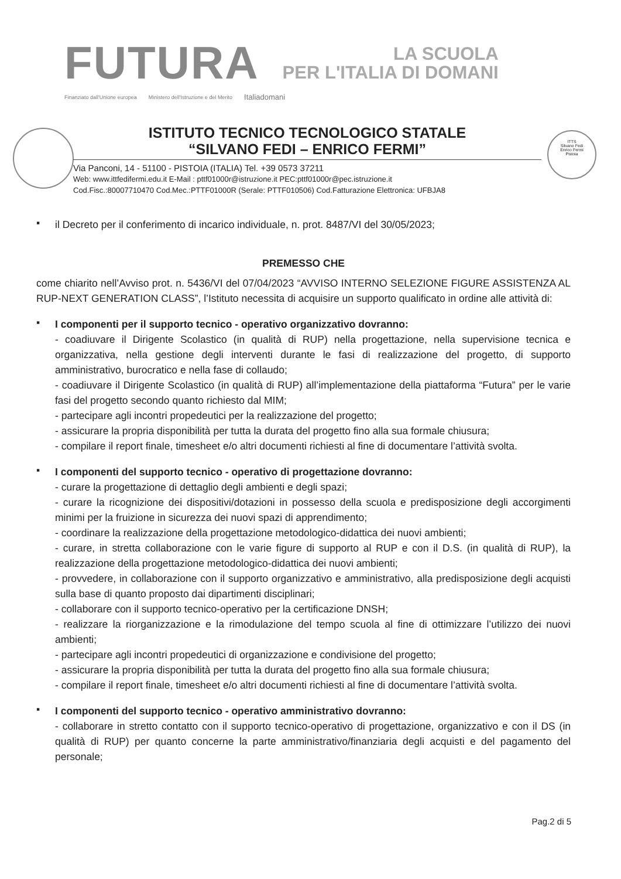FUTURA LA SCUOLA
PER L'ITALIA DI DOMANI
Finanziato dall'Unione europea Ministero dell'Istruzione e del Merito Italiadomani
ISTITUTO TECNICO TECNOLOGICO STATALE
“SILVANO FEDI – ENRICO FERMI”
Via Panconi, 14 - 51100 - PISTOIA (ITALIA) Tel. +39 0573 37211
Web: www.ittfedifermi.edu.it E-Mail : pttf01000r@istruzione.it PEC:pttf01000r@pec.istruzione.it
Cod.Fisc.:80007710470 Cod.Mec.:PTTF01000R (Serale: PTTF010506) Cod.Fatturazione Elettronica: UFBJA8
ITTS
Silvano Fedi
Enrico Fermi
Pistoia
▪
il Decreto per il conferimento di incarico individuale, n. prot. 8487/VI del 30/05/2023;
PREMESSO CHE
come chiarito nell’Avviso prot. n. 5436/VI del 07/04/2023 “AVVISO INTERNO SELEZIONE FIGURE ASSISTENZA AL RUP-NEXT GENERATION CLASS”, l’Istituto necessita di acquisire un supporto qualificato in ordine alle attività di:
▪
I componenti per il supporto tecnico - operativo organizzativo dovranno:
- coadiuvare il Dirigente Scolastico (in qualità di RUP) nella progettazione, nella supervisione tecnica e organizzativa, nella gestione degli interventi durante le fasi di realizzazione del progetto, di supporto amministrativo, burocratico e nella fase di collaudo;
- coadiuvare il Dirigente Scolastico (in qualità di RUP) all’implementazione della piattaforma “Futura” per le varie fasi del progetto secondo quanto richiesto dal MIM;
- partecipare agli incontri propedeutici per la realizzazione del progetto;
- assicurare la propria disponibilità per tutta la durata del progetto fino alla sua formale chiusura;
- compilare il report finale, timesheet e/o altri documenti richiesti al fine di documentare l’attività svolta.
▪
I componenti del supporto tecnico - operativo di progettazione dovranno:
- curare la progettazione di dettaglio degli ambienti e degli spazi;
- curare la ricognizione dei dispositivi/dotazioni in possesso della scuola e predisposizione degli accorgimenti minimi per la fruizione in sicurezza dei nuovi spazi di apprendimento;
- coordinare la realizzazione della progettazione metodologico-didattica dei nuovi ambienti;
- curare, in stretta collaborazione con le varie figure di supporto al RUP e con il D.S. (in qualità di RUP), la realizzazione della progettazione metodologico-didattica dei nuovi ambienti;
- provvedere, in collaborazione con il supporto organizzativo e amministrativo, alla predisposizione degli acquisti sulla base di quanto proposto dai dipartimenti disciplinari;
- collaborare con il supporto tecnico-operativo per la certificazione DNSH;
- realizzare la riorganizzazione e la rimodulazione del tempo scuola al fine di ottimizzare l’utilizzo dei nuovi ambienti;
- partecipare agli incontri propedeutici di organizzazione e condivisione del progetto;
- assicurare la propria disponibilità per tutta la durata del progetto fino alla sua formale chiusura;
- compilare il report finale, timesheet e/o altri documenti richiesti al fine di documentare l’attività svolta.
▪
I componenti del supporto tecnico - operativo amministrativo dovranno:
- collaborare in stretto contatto con il supporto tecnico-operativo di progettazione, organizzativo e con il DS (in qualità di RUP) per quanto concerne la parte amministrativo/finanziaria degli acquisti e del pagamento del personale;
Pag.2 di 5